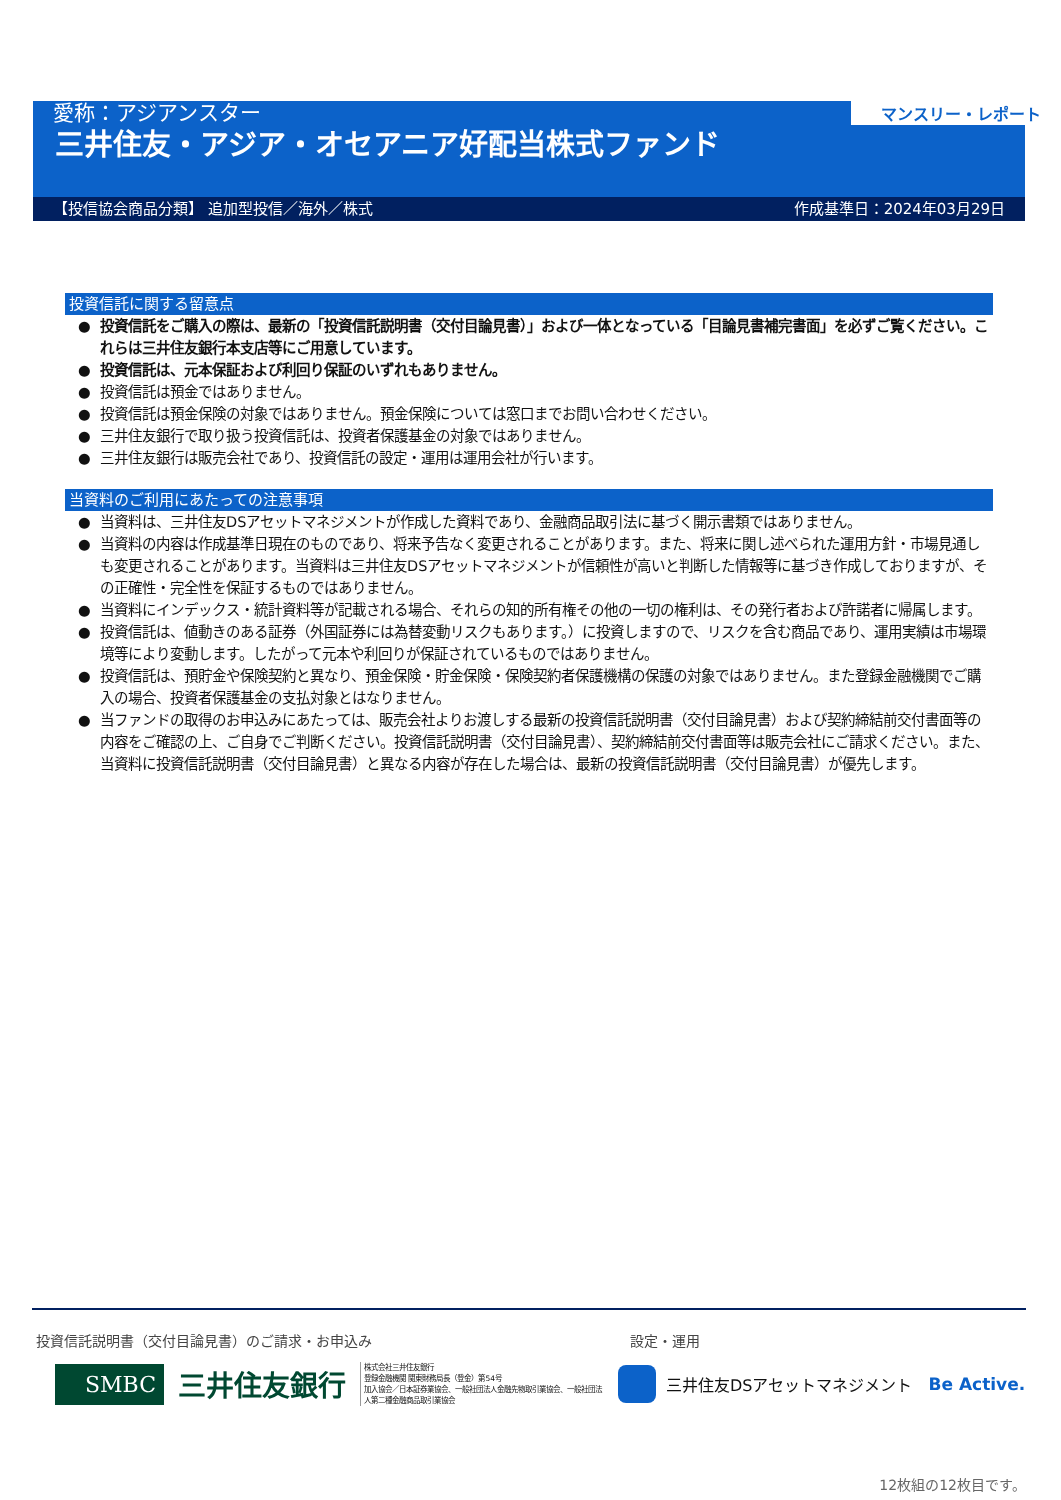愛称：アジアンスター
三井住友・アジア・オセアニア好配当株式ファンド
マンスリー・レポート
【投信協会商品分類】 追加型投信／海外／株式 作成基準日：2024年03月29日
投資信託に関する留意点
投資信託をご購入の際は、最新の「投資信託説明書（交付目論見書）」および一体となっている「目論見書補完書面」を必ずご覧ください。これらは三井住友銀行本支店等にご用意しています。
投資信託は、元本保証および利回り保証のいずれもありません。
投資信託は預金ではありません。
投資信託は預金保険の対象ではありません。預金保険については窓口までお問い合わせください。
三井住友銀行で取り扱う投資信託は、投資者保護基金の対象ではありません。
三井住友銀行は販売会社であり、投資信託の設定・運用は運用会社が行います。
当資料のご利用にあたっての注意事項
当資料は、三井住友DSアセットマネジメントが作成した資料であり、金融商品取引法に基づく開示書類ではありません。
当資料の内容は作成基準日現在のものであり、将来予告なく変更されることがあります。また、将来に関し述べられた運用方針・市場見通しも変更されることがあります。当資料は三井住友DSアセットマネジメントが信頼性が高いと判断した情報等に基づき作成しておりますが、その正確性・完全性を保証するものではありません。
当資料にインデックス・統計資料等が記載される場合、それらの知的所有権その他の一切の権利は、その発行者および許諾者に帰属します。
投資信託は、値動きのある証券（外国証券には為替変動リスクもあります。）に投資しますので、リスクを含む商品であり、運用実績は市場環境等により変動します。したがって元本や利回りが保証されているものではありません。
投資信託は、預貯金や保険契約と異なり、預金保険・貯金保険・保険契約者保護機構の保護の対象ではありません。また登録金融機関でご購入の場合、投資者保護基金の支払対象とはなりません。
当ファンドの取得のお申込みにあたっては、販売会社よりお渡しする最新の投資信託説明書（交付目論見書）および契約締結前交付書面等の内容をご確認の上、ご自身でご判断ください。投資信託説明書（交付目論見書）、契約締結前交付書面等は販売会社にご請求ください。また、当資料に投資信託説明書（交付目論見書）と異なる内容が存在した場合は、最新の投資信託説明書（交付目論見書）が優先します。
投資信託説明書（交付目論見書）のご請求・お申込み 設定・運用
SMBC
三井住友銀行
株式会社三井住友銀行
登録金融機関 関東財務局長（登金）第54号
加入協会／日本証券業協会、一般社団法人金融先物取引業協会、一般社団法人第二種金融商品取引業協会
三井住友DSアセットマネジメント Be Active.
12枚組の12枚目です。